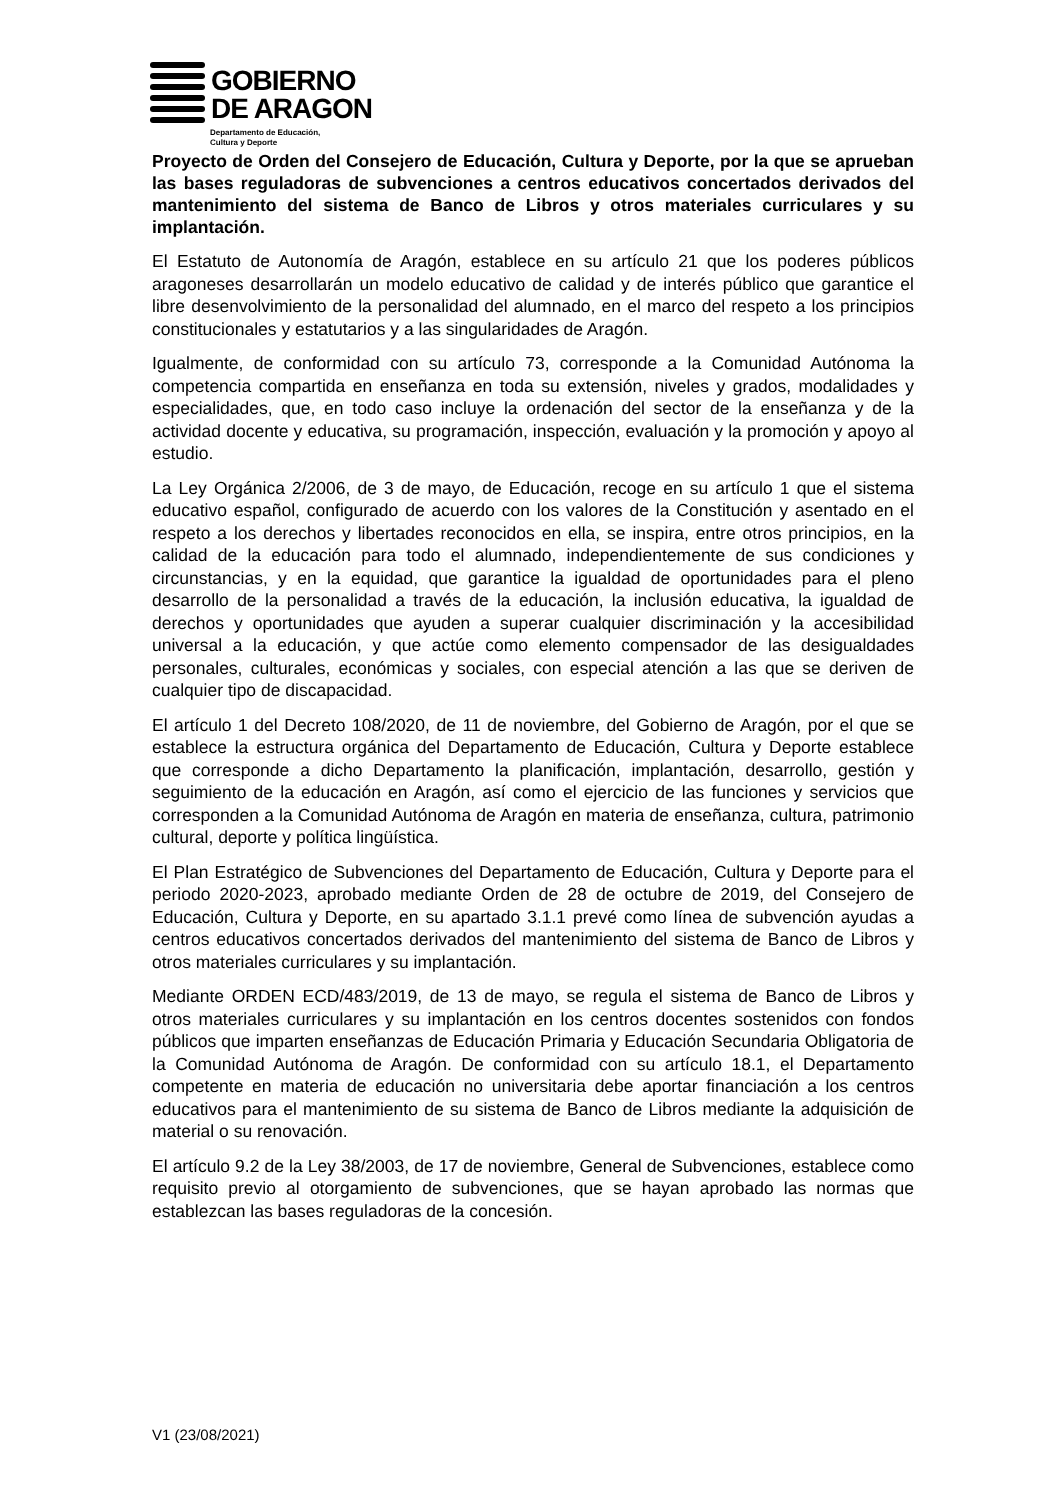GOBIERNO
DE ARAGON
Departamento de Educación,
Cultura y Deporte
Proyecto de Orden del Consejero de Educación, Cultura y Deporte, por la que se aprueban las bases reguladoras de subvenciones a centros educativos concertados derivados del mantenimiento del sistema de Banco de Libros y otros materiales curriculares y su implantación.
El Estatuto de Autonomía de Aragón, establece en su artículo 21 que los poderes públicos aragoneses desarrollarán un modelo educativo de calidad y de interés público que garantice el libre desenvolvimiento de la personalidad del alumnado, en el marco del respeto a los principios constitucionales y estatutarios y a las singularidades de Aragón.
Igualmente, de conformidad con su artículo 73, corresponde a la Comunidad Autónoma la competencia compartida en enseñanza en toda su extensión, niveles y grados, modalidades y especialidades, que, en todo caso incluye la ordenación del sector de la enseñanza y de la actividad docente y educativa, su programación, inspección, evaluación y la promoción y apoyo al estudio.
La Ley Orgánica 2/2006, de 3 de mayo, de Educación, recoge en su artículo 1 que el sistema educativo español, configurado de acuerdo con los valores de la Constitución y asentado en el respeto a los derechos y libertades reconocidos en ella, se inspira, entre otros principios, en la calidad de la educación para todo el alumnado, independientemente de sus condiciones y circunstancias, y en la equidad, que garantice la igualdad de oportunidades para el pleno desarrollo de la personalidad a través de la educación, la inclusión educativa, la igualdad de derechos y oportunidades que ayuden a superar cualquier discriminación y la accesibilidad universal a la educación, y que actúe como elemento compensador de las desigualdades personales, culturales, económicas y sociales, con especial atención a las que se deriven de cualquier tipo de discapacidad.
El artículo 1 del Decreto 108/2020, de 11 de noviembre, del Gobierno de Aragón, por el que se establece la estructura orgánica del Departamento de Educación, Cultura y Deporte establece que corresponde a dicho Departamento la planificación, implantación, desarrollo, gestión y seguimiento de la educación en Aragón, así como el ejercicio de las funciones y servicios que corresponden a la Comunidad Autónoma de Aragón en materia de enseñanza, cultura, patrimonio cultural, deporte y política lingüística.
El Plan Estratégico de Subvenciones del Departamento de Educación, Cultura y Deporte para el periodo 2020-2023, aprobado mediante Orden de 28 de octubre de 2019, del Consejero de Educación, Cultura y Deporte, en su apartado 3.1.1 prevé como línea de subvención ayudas a centros educativos concertados derivados del mantenimiento del sistema de Banco de Libros y otros materiales curriculares y su implantación.
Mediante ORDEN ECD/483/2019, de 13 de mayo, se regula el sistema de Banco de Libros y otros materiales curriculares y su implantación en los centros docentes sostenidos con fondos públicos que imparten enseñanzas de Educación Primaria y Educación Secundaria Obligatoria de la Comunidad Autónoma de Aragón. De conformidad con su artículo 18.1, el Departamento competente en materia de educación no universitaria debe aportar financiación a los centros educativos para el mantenimiento de su sistema de Banco de Libros mediante la adquisición de material o su renovación.
El artículo 9.2 de la Ley 38/2003, de 17 de noviembre, General de Subvenciones, establece como requisito previo al otorgamiento de subvenciones, que se hayan aprobado las normas que establezcan las bases reguladoras de la concesión.
V1 (23/08/2021)